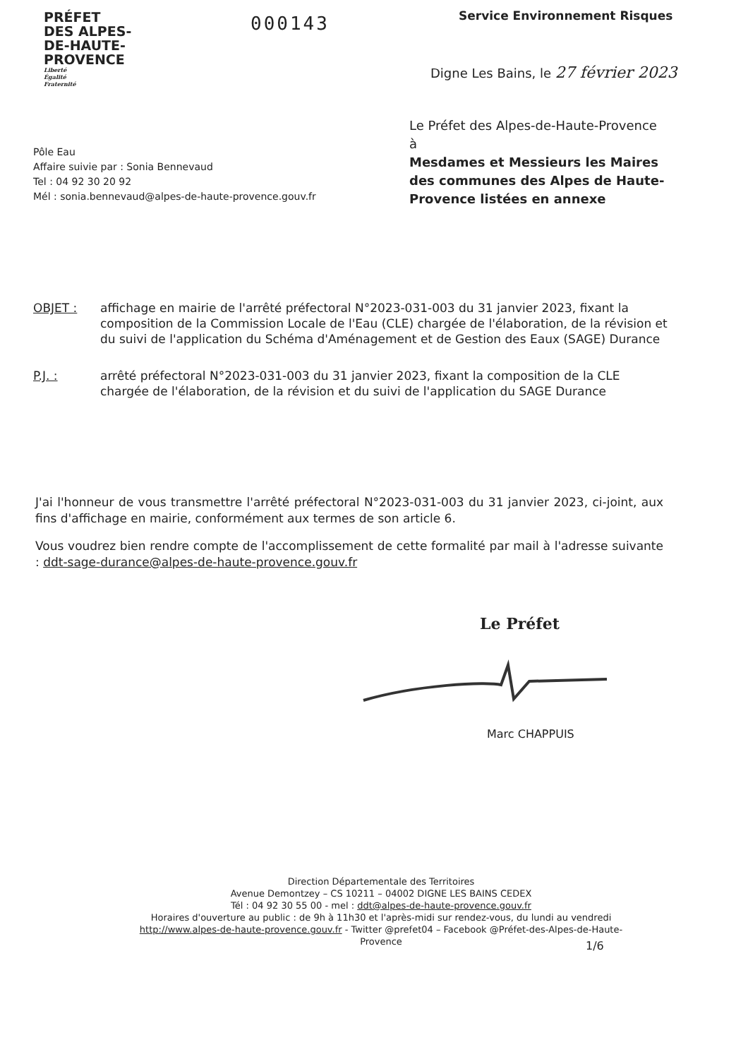PRÉFET
DES ALPES-
DE-HAUTE-
PROVENCE
Liberté
Égalité
Fraternité
000143 Service Environnement Risques
Digne Les Bains, le 27 février 2023
Le Préfet des Alpes-de-Haute-Provence
à
Mesdames et Messieurs les Maires des communes des Alpes de Haute-Provence listées en annexe
Pôle Eau
Affaire suivie par : Sonia Bennevaud
Tel : 04 92 30 20 92
Mél : sonia.bennevaud@alpes-de-haute-provence.gouv.fr
OBJET : affichage en mairie de l'arrêté préfectoral N°2023-031-003 du 31 janvier 2023, fixant la composition de la Commission Locale de l'Eau (CLE) chargée de l'élaboration, de la révision et du suivi de l'application du Schéma d'Aménagement et de Gestion des Eaux (SAGE) Durance
P.J. : arrêté préfectoral N°2023-031-003 du 31 janvier 2023, fixant la composition de la CLE chargée de l'élaboration, de la révision et du suivi de l'application du SAGE Durance
J'ai l'honneur de vous transmettre l'arrêté préfectoral N°2023-031-003 du 31 janvier 2023, ci-joint, aux fins d'affichage en mairie, conformément aux termes de son article 6.
Vous voudrez bien rendre compte de l'accomplissement de cette formalité par mail à l'adresse suivante : ddt-sage-durance@alpes-de-haute-provence.gouv.fr
Le Préfet
Marc CHAPPUIS
Direction Départementale des Territoires
Avenue Demontzey – CS 10211 – 04002 DIGNE LES BAINS CEDEX
Tél : 04 92 30 55 00 - mel : ddt@alpes-de-haute-provence.gouv.fr
Horaires d'ouverture au public : de 9h à 11h30 et l'après-midi sur rendez-vous, du lundi au vendredi
http://www.alpes-de-haute-provence.gouv.fr - Twitter @prefet04 – Facebook @Préfet-des-Alpes-de-Haute-Provence
1/6